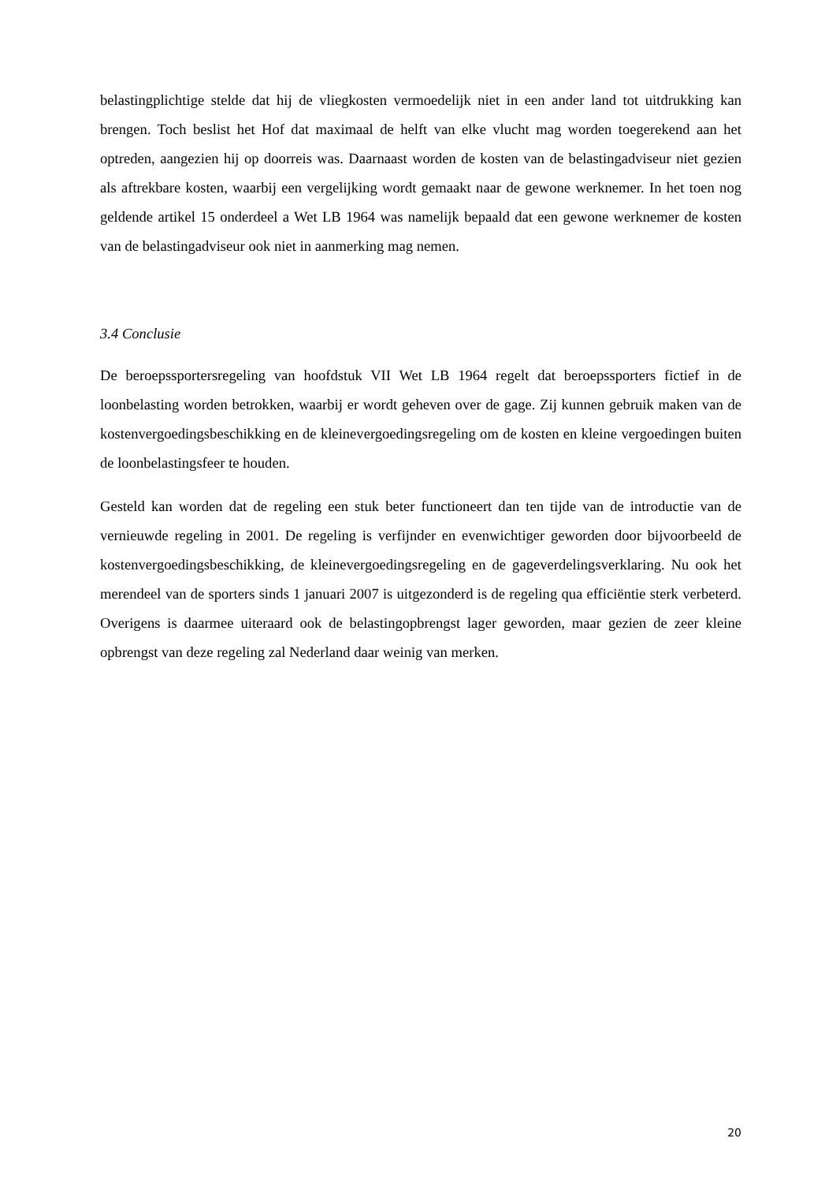belastingplichtige stelde dat hij de vliegkosten vermoedelijk niet in een ander land tot uitdrukking kan brengen. Toch beslist het Hof dat maximaal de helft van elke vlucht mag worden toegerekend aan het optreden, aangezien hij op doorreis was. Daarnaast worden de kosten van de belastingadviseur niet gezien als aftrekbare kosten, waarbij een vergelijking wordt gemaakt naar de gewone werknemer. In het toen nog geldende artikel 15 onderdeel a Wet LB 1964 was namelijk bepaald dat een gewone werknemer de kosten van de belastingadviseur ook niet in aanmerking mag nemen.
3.4 Conclusie
De beroepssportersregeling van hoofdstuk VII Wet LB 1964 regelt dat beroepssporters fictief in de loonbelasting worden betrokken, waarbij er wordt geheven over de gage. Zij kunnen gebruik maken van de kostenvergoedingsbeschikking en de kleinevergoedingsregeling om de kosten en kleine vergoedingen buiten de loonbelastingsfeer te houden.
Gesteld kan worden dat de regeling een stuk beter functioneert dan ten tijde van de introductie van de vernieuwde regeling in 2001. De regeling is verfijnder en evenwichtiger geworden door bijvoorbeeld de kostenvergoedingsbeschikking, de kleinevergoedingsregeling en de gageverdelingsverklaring. Nu ook het merendeel van de sporters sinds 1 januari 2007 is uitgezonderd is de regeling qua efficiëntie sterk verbeterd. Overigens is daarmee uiteraard ook de belastingopbrengst lager geworden, maar gezien de zeer kleine opbrengst van deze regeling zal Nederland daar weinig van merken.
20